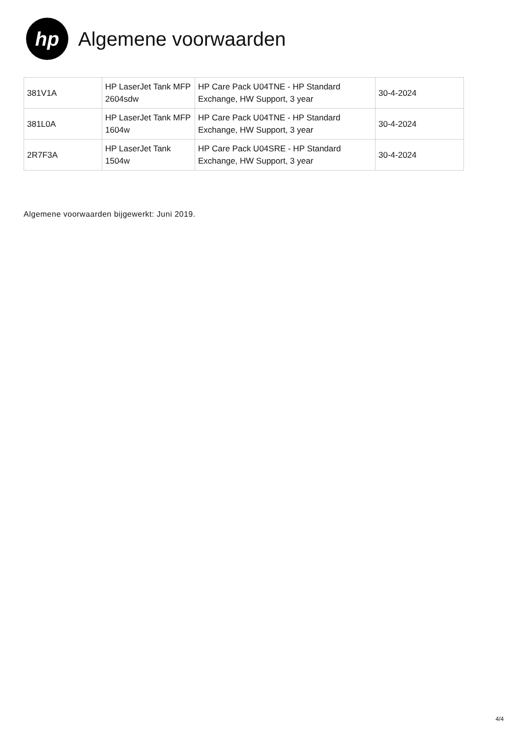hp
Algemene voorwaarden
| 381V1A | HP LaserJet Tank MFP 2604sdw | HP Care Pack U04TNE - HP Standard Exchange, HW Support, 3 year | 30-4-2024 |
| 381L0A | HP LaserJet Tank MFP 1604w | HP Care Pack U04TNE - HP Standard Exchange, HW Support, 3 year | 30-4-2024 |
| 2R7F3A | HP LaserJet Tank 1504w | HP Care Pack U04SRE - HP Standard Exchange, HW Support, 3 year | 30-4-2024 |
Algemene voorwaarden bijgewerkt: Juni 2019.
4/4